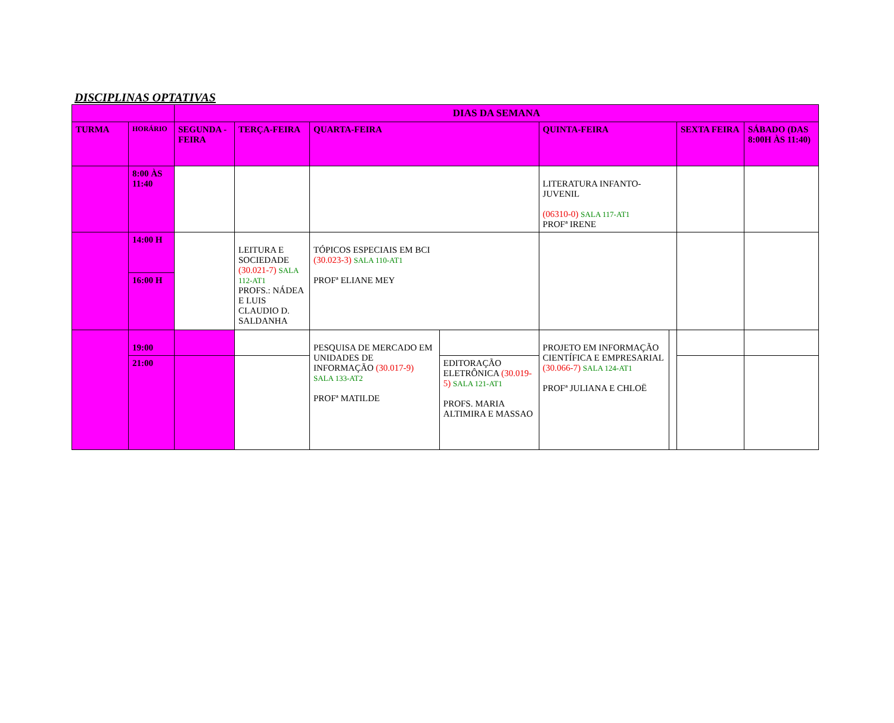DISCIPLINAS OPTATIVAS
| | | DIAS DA SEMANA | | | | | | | |
| --- | --- | --- | --- | --- | --- | --- | --- | --- | --- |
| TURMA | HORÁRIO | SEGUNDA -FEIRA | TERÇA-FEIRA | QUARTA-FEIRA | | QUINTA-FEIRA | | SEXTA FEIRA | SÁBADO (DAS 8:00H ÀS 11:40) |
| | 8:00 ÀS 11:40 | | | | | LITERATURA INFANTO-JUVENIL (06310-0) SALA 117-AT1 PROFª IRENE | | | |
| | 14:00 H | | LEITURA E SOCIEDADE (30.021-7) SALA 112-AT1 PROFS.: NÁDEA E LUIS CLAUDIO D. SALDANHA | TÓPICOS ESPECIAIS EM BCI (30.023-3) SALA 110-AT1 PROFª ELIANE MEY | | | | | |
| | 16:00 H | | | | | | | | |
| | 19:00 | | | PESQUISA DE MERCADO EM UNIDADES DE INFORMAÇÃO (30.017-9) SALA 133-AT2 PROFª MATILDE | | PROJETO EM INFORMAÇÃO CIENTÍFICA E EMPRESARIAL (30.066-7) SALA 124-AT1 PROFª JULIANA E CHLOË | | | |
| | 21:00 | | | | EDITORAÇÃO ELETRÔNICA (30.019-5) SALA 121-AT1 PROFS. MARIA ALTIMIRA E MASSAO | | | | |